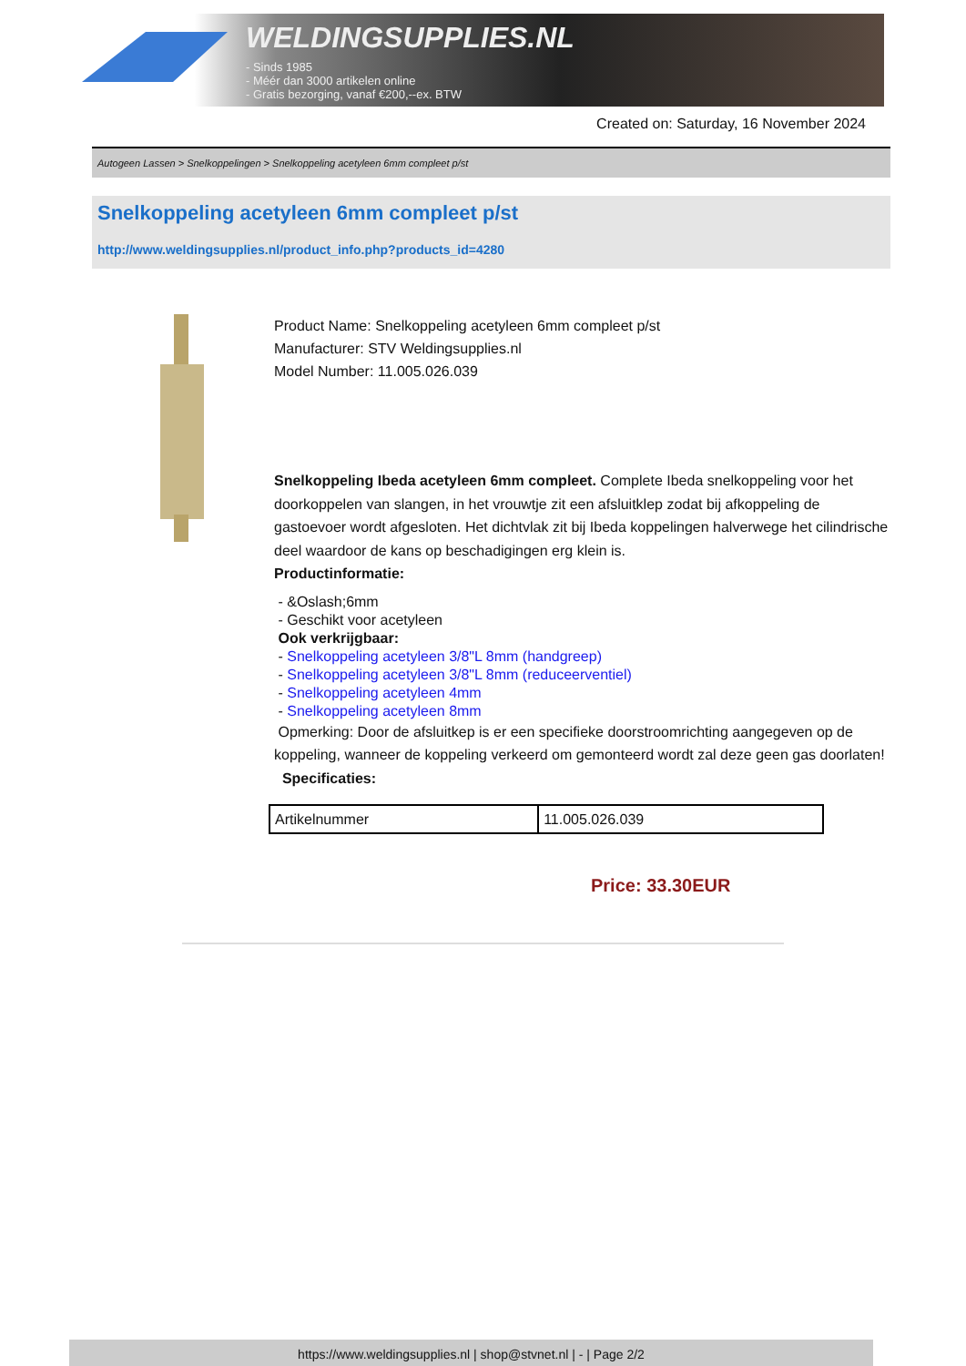WELDINGSUPPLIES.NL
- Sinds 1985
- Méér dan 3000 artikelen online
- Gratis bezorging, vanaf €200,--ex. BTW
Created on: Saturday, 16 November 2024
Autogeen Lassen > Snelkoppelingen > Snelkoppeling acetyleen 6mm compleet p/st
Snelkoppeling acetyleen 6mm compleet p/st
http://www.weldingsupplies.nl/product_info.php?products_id=4280
Product Name: Snelkoppeling acetyleen 6mm compleet p/st
Manufacturer: STV Weldingsupplies.nl
Model Number: 11.005.026.039
Snelkoppeling Ibeda acetyleen 6mm compleet. Complete Ibeda snelkoppeling voor het doorkoppelen van slangen, in het vrouwtje zit een afsluitklep zodat bij afkoppeling de gastoevoer wordt afgesloten. Het dichtvlak zit bij Ibeda koppelingen halverwege het cilindrische deel waardoor de kans op beschadigingen erg klein is.
Productinformatie:
- &Oslash;6mm
- Geschikt voor acetyleen
Ook verkrijgbaar:
- Snelkoppeling acetyleen 3/8"L 8mm (handgreep)
- Snelkoppeling acetyleen 3/8"L 8mm (reduceerventiel)
- Snelkoppeling acetyleen 4mm
- Snelkoppeling acetyleen 8mm
Opmerking: Door de afsluitkep is er een specifieke doorstroomrichting aangegeven op de koppeling, wanneer de koppeling verkeerd om gemonteerd wordt zal deze geen gas doorlaten! Specificaties:
| Artikelnummer | 11.005.026.039 |
Price: 33.30EUR
https://www.weldingsupplies.nl | shop@stvnet.nl | - | Page 2/2